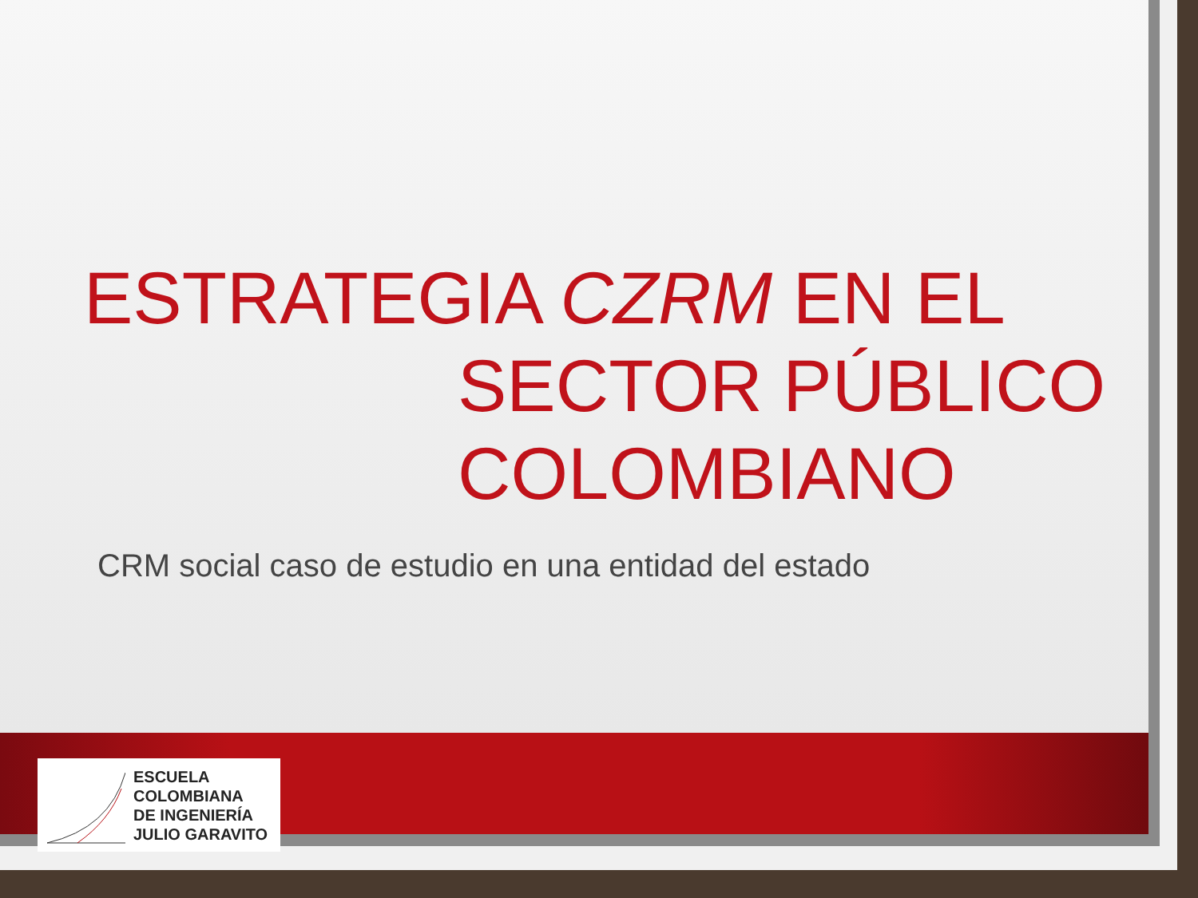ESTRATEGIA CZRM EN EL
SECTOR PÚBLICO COLOMBIANO
CRM social caso de estudio en una entidad del estado
ESCUELA
COLOMBIANA
DE INGENIERÍA
JULIO GARAVITO